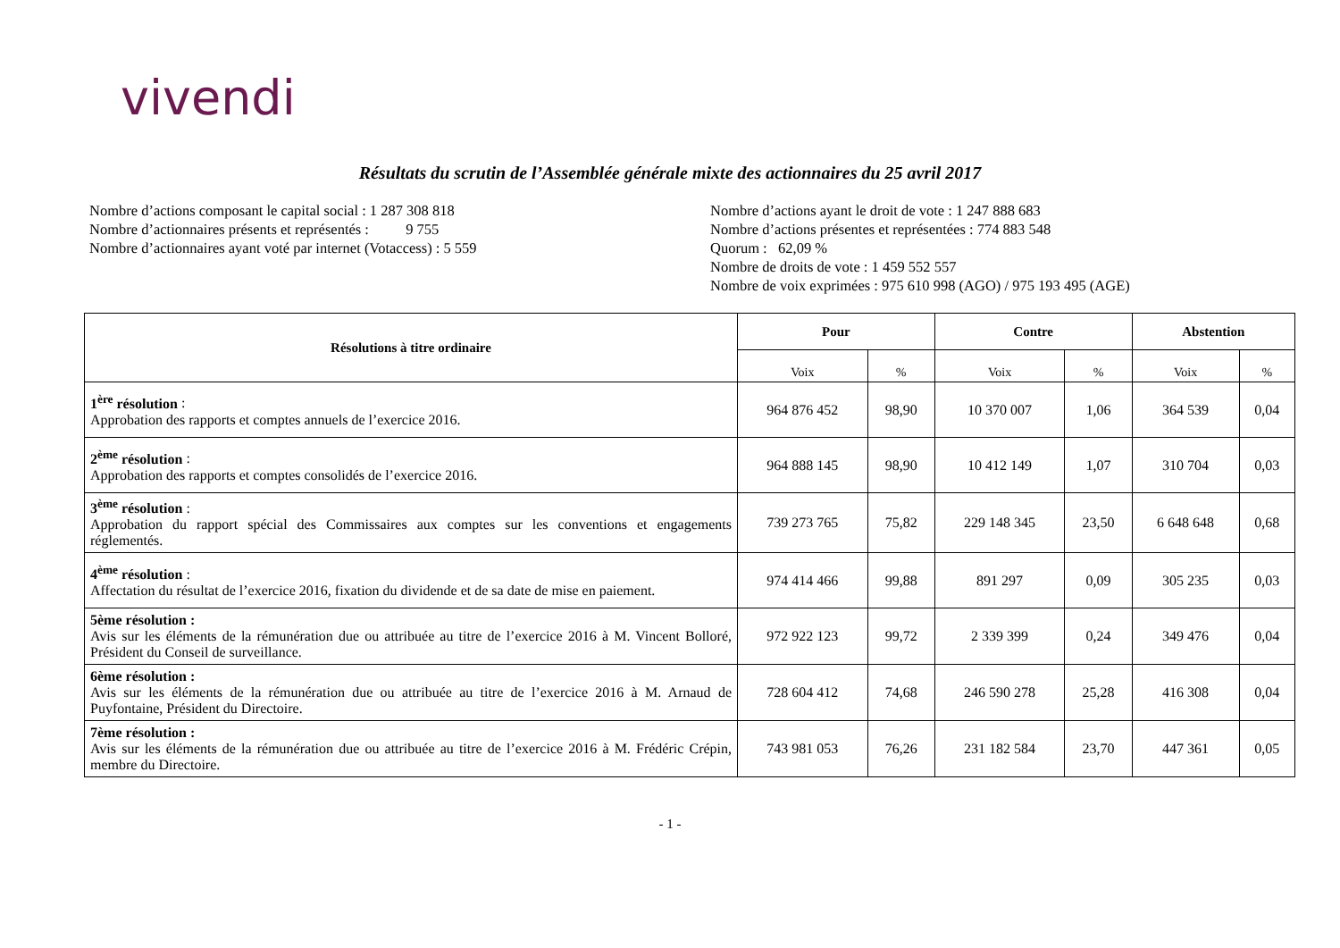vivendi
Résultats du scrutin de l’Assemblée générale mixte des actionnaires du 25 avril 2017
Nombre d’actions composant le capital social : 1 287 308 818
Nombre d’actionnaires présents et représentés : 9 755
Nombre d’actionnaires ayant voté par internet (Votaccess) : 5 559
Nombre d’actions ayant le droit de vote : 1 247 888 683
Nombre d’actions présentes et représentées : 774 883 548
Quorum : 62,09 %
Nombre de droits de vote : 1 459 552 557
Nombre de voix exprimées : 975 610 998 (AGO) / 975 193 495 (AGE)
| Résolutions à titre ordinaire | Pour | | Contre | | Abstention | |
| --- | --- | --- | --- | --- | --- | --- |
| | Voix | % | Voix | % | Voix | % |
| 1<sup>ère</sup> résolution : Approbation des rapports et comptes annuels de l’exercice 2016. | 964 876 452 | 98,90 | 10 370 007 | 1,06 | 364 539 | 0,04 |
| 2<sup>ème</sup> résolution : Approbation des rapports et comptes consolidés de l’exercice 2016. | 964 888 145 | 98,90 | 10 412 149 | 1,07 | 310 704 | 0,03 |
| 3<sup>ème</sup> résolution : Approbation du rapport spécial des Commissaires aux comptes sur les conventions et engagements réglementés. | 739 273 765 | 75,82 | 229 148 345 | 23,50 | 6 648 648 | 0,68 |
| 4<sup>ème</sup> résolution : Affectation du résultat de l’exercice 2016, fixation du dividende et de sa date de mise en paiement. | 974 414 466 | 99,88 | 891 297 | 0,09 | 305 235 | 0,03 |
| 5ème résolution : Avis sur les éléments de la rémunération due ou attribuée au titre de l’exercice 2016 à M. Vincent Bolloré, Président du Conseil de surveillance. | 972 922 123 | 99,72 | 2 339 399 | 0,24 | 349 476 | 0,04 |
| 6ème résolution : Avis sur les éléments de la rémunération due ou attribuée au titre de l’exercice 2016 à M. Arnaud de Puyfontaine, Président du Directoire. | 728 604 412 | 74,68 | 246 590 278 | 25,28 | 416 308 | 0,04 |
| 7ème résolution : Avis sur les éléments de la rémunération due ou attribuée au titre de l’exercice 2016 à M. Frédéric Crépin, membre du Directoire. | 743 981 053 | 76,26 | 231 182 584 | 23,70 | 447 361 | 0,05 |
- 1 -